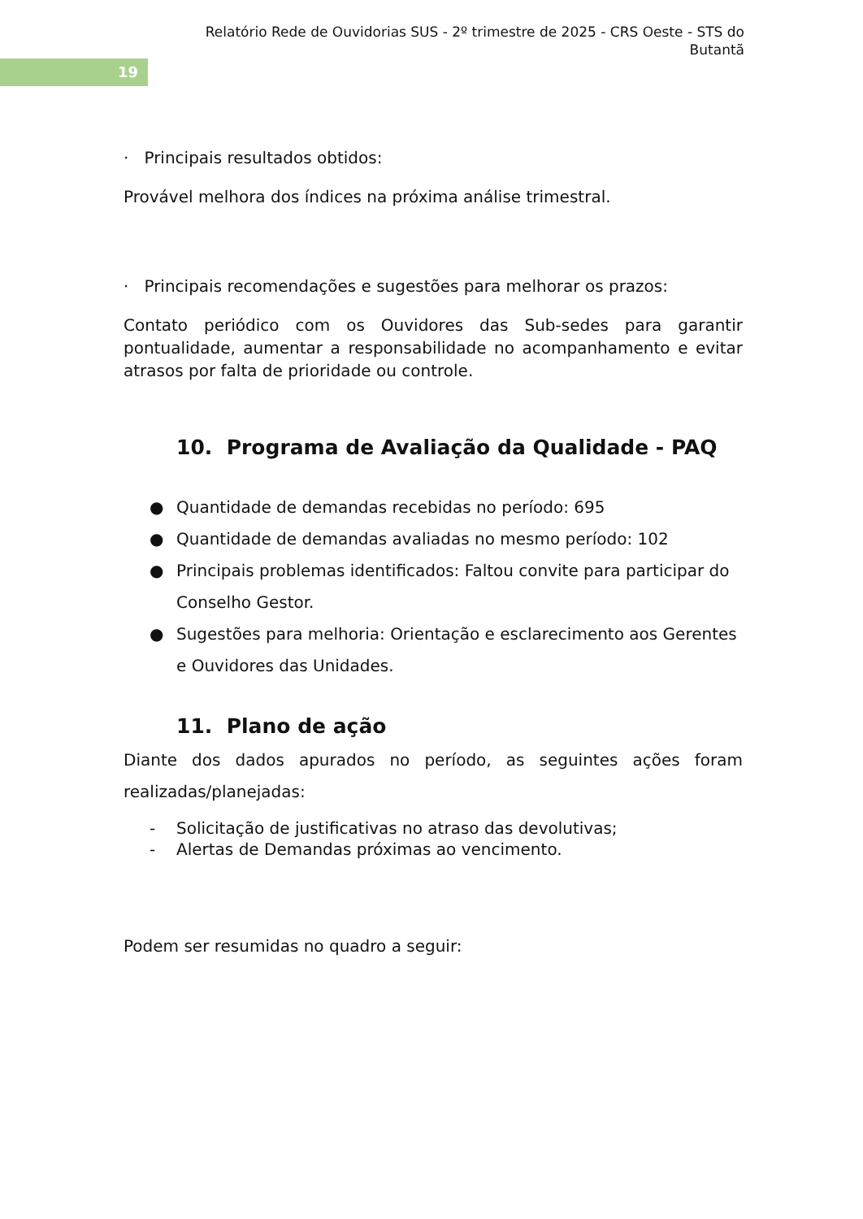Relatório Rede de Ouvidorias SUS - 2º trimestre de 2025 - CRS Oeste - STS do
Butantã
19
· Principais resultados obtidos:
Provável melhora dos índices na próxima análise trimestral.
· Principais recomendações e sugestões para melhorar os prazos:
Contato periódico com os Ouvidores das Sub-sedes para garantir pontualidade, aumentar a responsabilidade no acompanhamento e evitar atrasos por falta de prioridade ou controle.
10. Programa de Avaliação da Qualidade - PAQ
● Quantidade de demandas recebidas no período: 695
● Quantidade de demandas avaliadas no mesmo período: 102
● Principais problemas identificados: Faltou convite para participar do Conselho Gestor.
● Sugestões para melhoria: Orientação e esclarecimento aos Gerentes e Ouvidores das Unidades.
11. Plano de ação
Diante dos dados apurados no período, as seguintes ações foram realizadas/planejadas:
- Solicitação de justificativas no atraso das devolutivas;
- Alertas de Demandas próximas ao vencimento.
Podem ser resumidas no quadro a seguir: